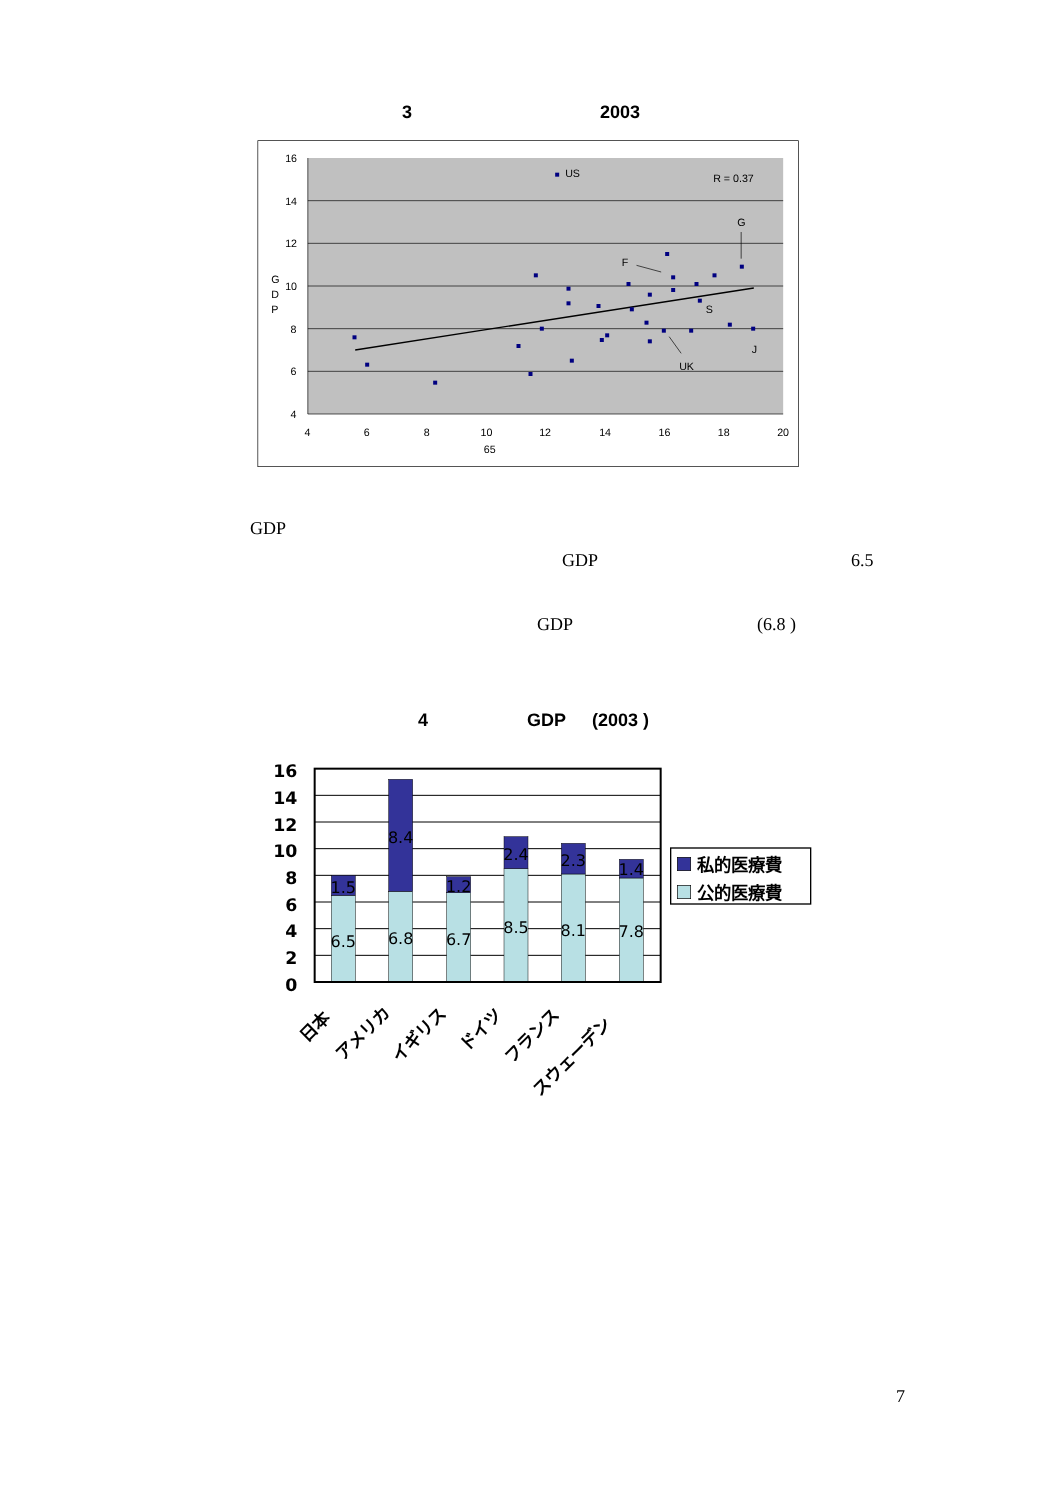3 2003
16
14
12
10
8
6
4
G
D
P
4
6
8
10
12
14
16
18
20
65
US
R = 0.37
G
F
S
J
UK
GDP
GDP 6.5
GDP (6.8 )
4 GDP (2003 )
16
14
12
10
8
6
4
2
0
1.5
6.5
8.4
6.8
1.2
6.7
2.4
8.5
2.3
8.1
1.4
7.8
日本
アメリカ
イギリス
ドイツ
フランス
スウェーデン
私的医療費
公的医療費
7